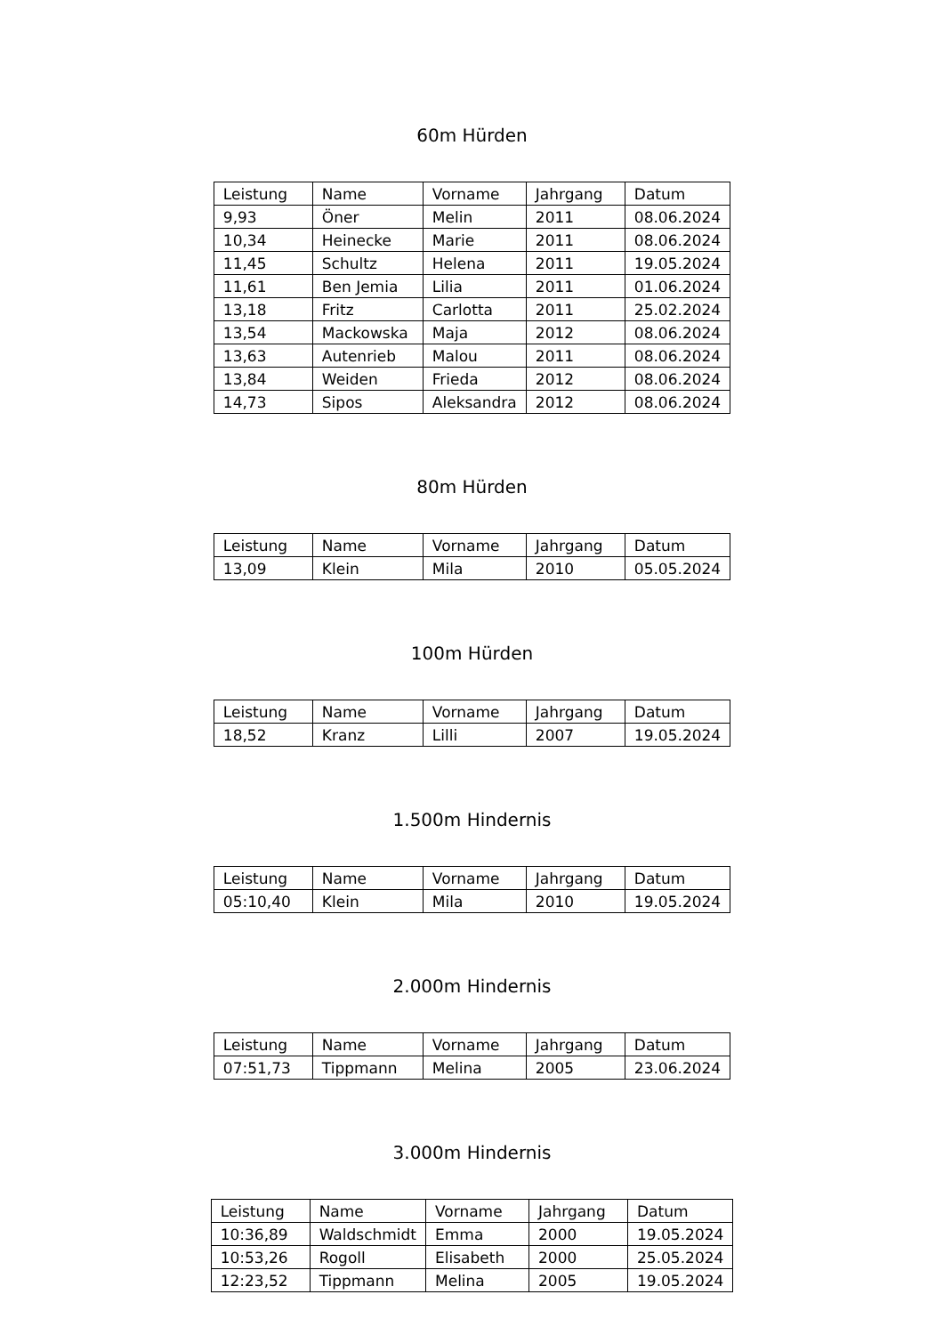60m Hürden
| Leistung | Name | Vorname | Jahrgang | Datum |
| --- | --- | --- | --- | --- |
| 9,93 | Öner | Melin | 2011 | 08.06.2024 |
| 10,34 | Heinecke | Marie | 2011 | 08.06.2024 |
| 11,45 | Schultz | Helena | 2011 | 19.05.2024 |
| 11,61 | Ben Jemia | Lilia | 2011 | 01.06.2024 |
| 13,18 | Fritz | Carlotta | 2011 | 25.02.2024 |
| 13,54 | Mackowska | Maja | 2012 | 08.06.2024 |
| 13,63 | Autenrieb | Malou | 2011 | 08.06.2024 |
| 13,84 | Weiden | Frieda | 2012 | 08.06.2024 |
| 14,73 | Sipos | Aleksandra | 2012 | 08.06.2024 |
80m Hürden
| Leistung | Name | Vorname | Jahrgang | Datum |
| --- | --- | --- | --- | --- |
| 13,09 | Klein | Mila | 2010 | 05.05.2024 |
100m Hürden
| Leistung | Name | Vorname | Jahrgang | Datum |
| --- | --- | --- | --- | --- |
| 18,52 | Kranz | Lilli | 2007 | 19.05.2024 |
1.500m Hindernis
| Leistung | Name | Vorname | Jahrgang | Datum |
| --- | --- | --- | --- | --- |
| 05:10,40 | Klein | Mila | 2010 | 19.05.2024 |
2.000m Hindernis
| Leistung | Name | Vorname | Jahrgang | Datum |
| --- | --- | --- | --- | --- |
| 07:51,73 | Tippmann | Melina | 2005 | 23.06.2024 |
3.000m Hindernis
| Leistung | Name | Vorname | Jahrgang | Datum |
| --- | --- | --- | --- | --- |
| 10:36,89 | Waldschmidt | Emma | 2000 | 19.05.2024 |
| 10:53,26 | Rogoll | Elisabeth | 2000 | 25.05.2024 |
| 12:23,52 | Tippmann | Melina | 2005 | 19.05.2024 |